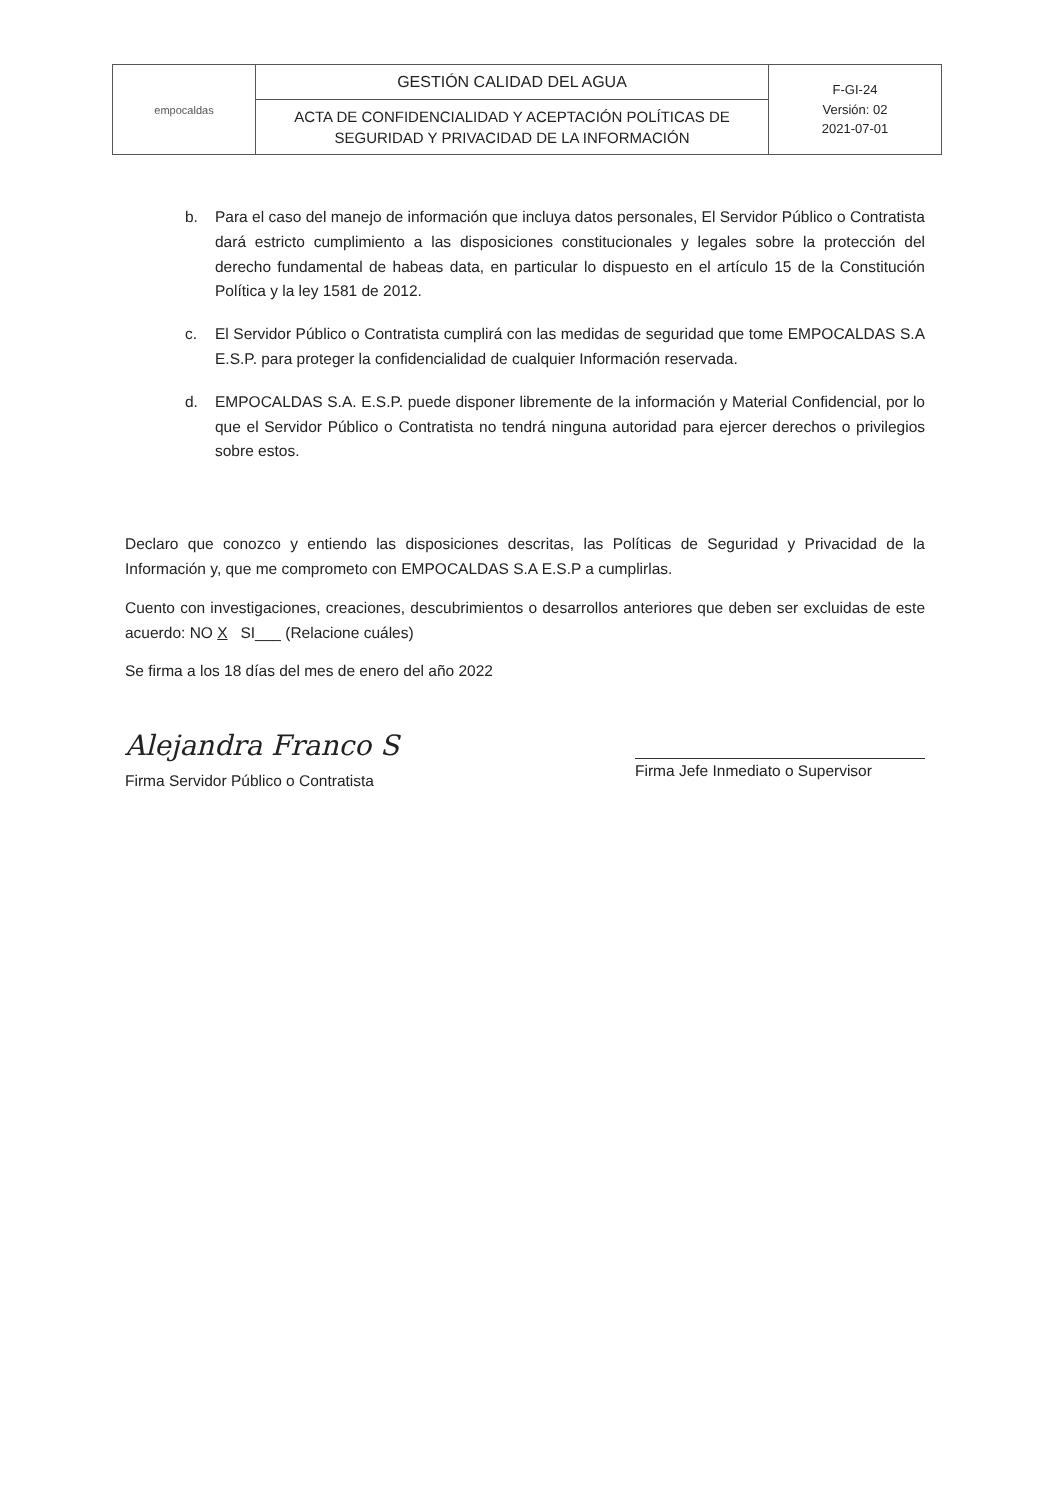| empocaldas | GESTIÓN CALIDAD DEL AGUA | F-GI-24 Versión: 02 2021-07-01 |
| | ACTA DE CONFIDENCIALIDAD Y ACEPTACIÓN POLÍTICAS DE SEGURIDAD Y PRIVACIDAD DE LA INFORMACIÓN | |
b. Para el caso del manejo de información que incluya datos personales, El Servidor Público o Contratista dará estricto cumplimiento a las disposiciones constitucionales y legales sobre la protección del derecho fundamental de habeas data, en particular lo dispuesto en el artículo 15 de la Constitución Política y la ley 1581 de 2012.
c. El Servidor Público o Contratista cumplirá con las medidas de seguridad que tome EMPOCALDAS S.A E.S.P. para proteger la confidencialidad de cualquier Información reservada.
d. EMPOCALDAS S.A. E.S.P. puede disponer libremente de la información y Material Confidencial, por lo que el Servidor Público o Contratista no tendrá ninguna autoridad para ejercer derechos o privilegios sobre estos.
Declaro que conozco y entiendo las disposiciones descritas, las Políticas de Seguridad y Privacidad de la Información y, que me comprometo con EMPOCALDAS S.A E.S.P a cumplirlas.
Cuento con investigaciones, creaciones, descubrimientos o desarrollos anteriores que deben ser excluidas de este acuerdo: NO X SI___ (Relacione cuáles)
Se firma a los 18 días del mes de enero del año 2022
Alejandra Franco S
Firma Servidor Público o Contratista
Firma Jefe Inmediato o Supervisor